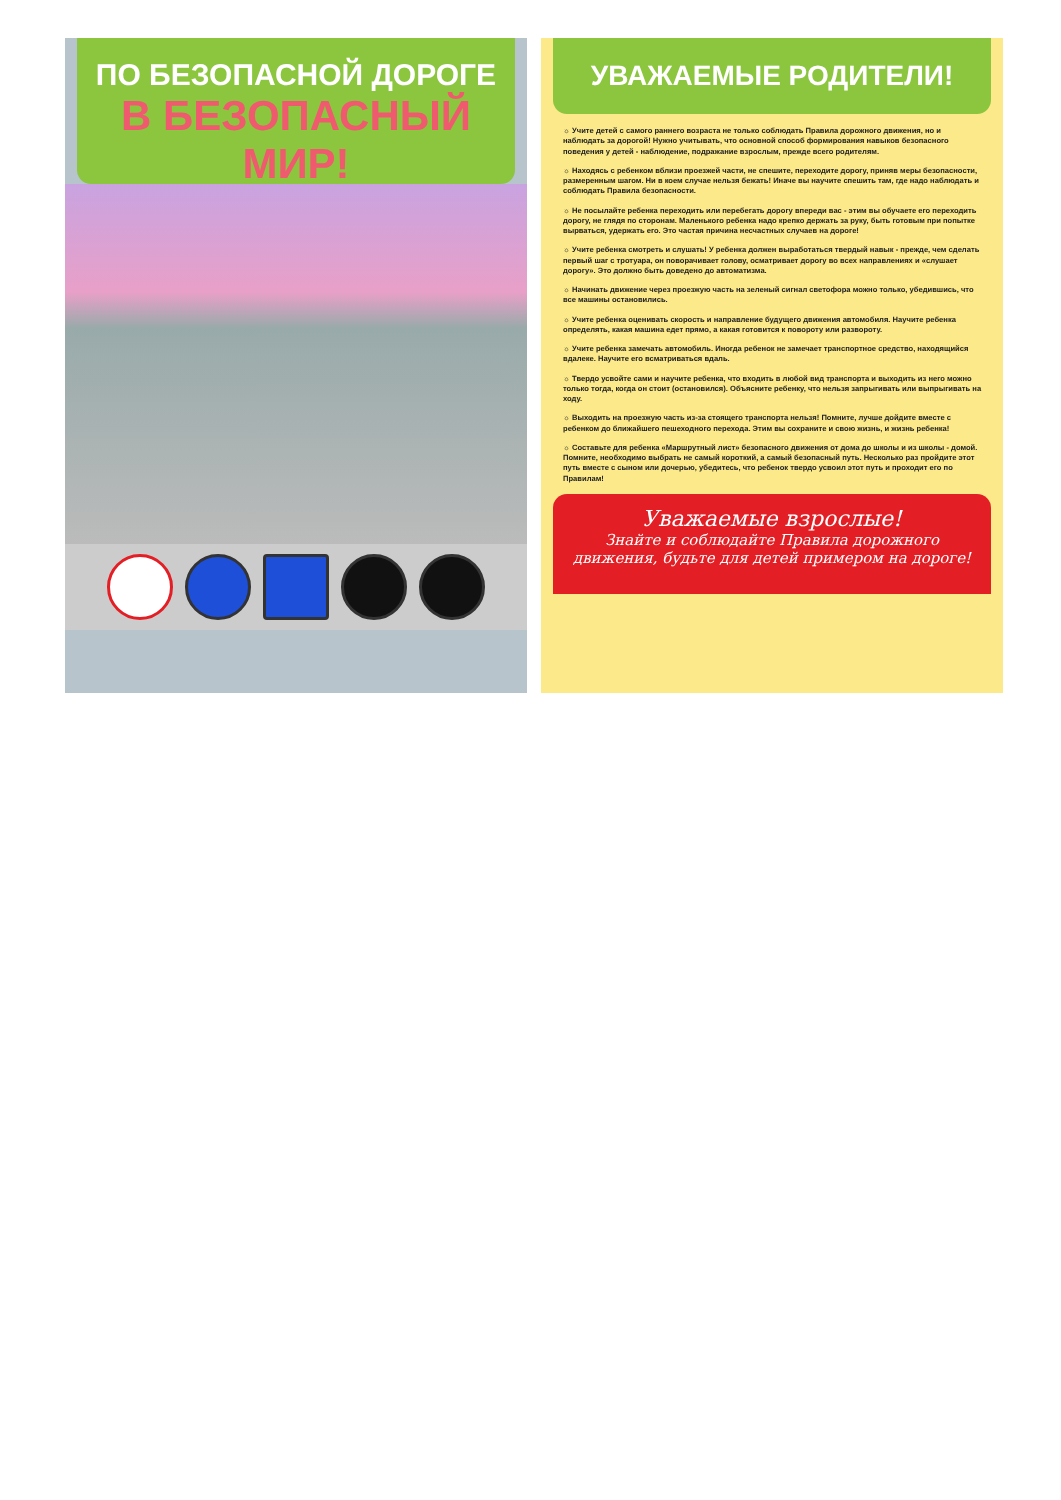ПО БЕЗОПАСНОЙ ДОРОГЕ
В БЕЗОПАСНЫЙ МИР!
УВАЖАЕМЫЕ РОДИТЕЛИ!
☼ Учите детей с самого раннего возраста не только соблюдать Правила дорожного движения, но и наблюдать за дорогой! Нужно учитывать, что основной способ формирования навыков безопасного поведения у детей - наблюдение, подражание взрослым, прежде всего родителям.
☼ Находясь с ребенком вблизи проезжей части, не спешите, переходите дорогу, приняв меры безопасности, размеренным шагом. Ни в коем случае нельзя бежать! Иначе вы научите спешить там, где надо наблюдать и соблюдать Правила безопасности.
☼ Не посылайте ребенка переходить или перебегать дорогу впереди вас - этим вы обучаете его переходить дорогу, не глядя по сторонам. Маленького ребенка надо крепко держать за руку, быть готовым при попытке вырваться, удержать его. Это частая причина несчастных случаев на дороге!
☼ Учите ребенка смотреть и слушать! У ребенка должен выработаться твердый навык - прежде, чем сделать первый шаг с тротуара, он поворачивает голову, осматривает дорогу во всех направлениях и «слушает дорогу». Это должно быть доведено до автоматизма.
☼ Начинать движение через проезжую часть на зеленый сигнал светофора можно только, убедившись, что все машины остановились.
☼ Учите ребенка оценивать скорость и направление будущего движения автомобиля. Научите ребенка определять, какая машина едет прямо, а какая готовится к повороту или развороту.
☼ Учите ребенка замечать автомобиль. Иногда ребенок не замечает транспортное средство, находящийся вдалеке. Научите его всматриваться вдаль.
☼ Твердо усвойте сами и научите ребенка, что входить в любой вид транспорта и выходить из него можно только тогда, когда он стоит (остановился). Объясните ребенку, что нельзя запрыгивать или выпрыгивать на ходу.
☼ Выходить на проезжую часть из-за стоящего транспорта нельзя! Помните, лучше дойдите вместе с ребенком до ближайшего пешеходного перехода. Этим вы сохраните и свою жизнь, и жизнь ребенка!
☼ Составьте для ребенка «Маршрутный лист» безопасного движения от дома до школы и из школы - домой. Помните, необходимо выбрать не самый короткий, а самый безопасный путь. Несколько раз пройдите этот путь вместе с сыном или дочерью, убедитесь, что ребенок твердо усвоил этот путь и проходит его по Правилам!
Уважаемые взрослые!
Знайте и соблюдайте Правила дорожного
движения, будьте для детей примером на дороге!